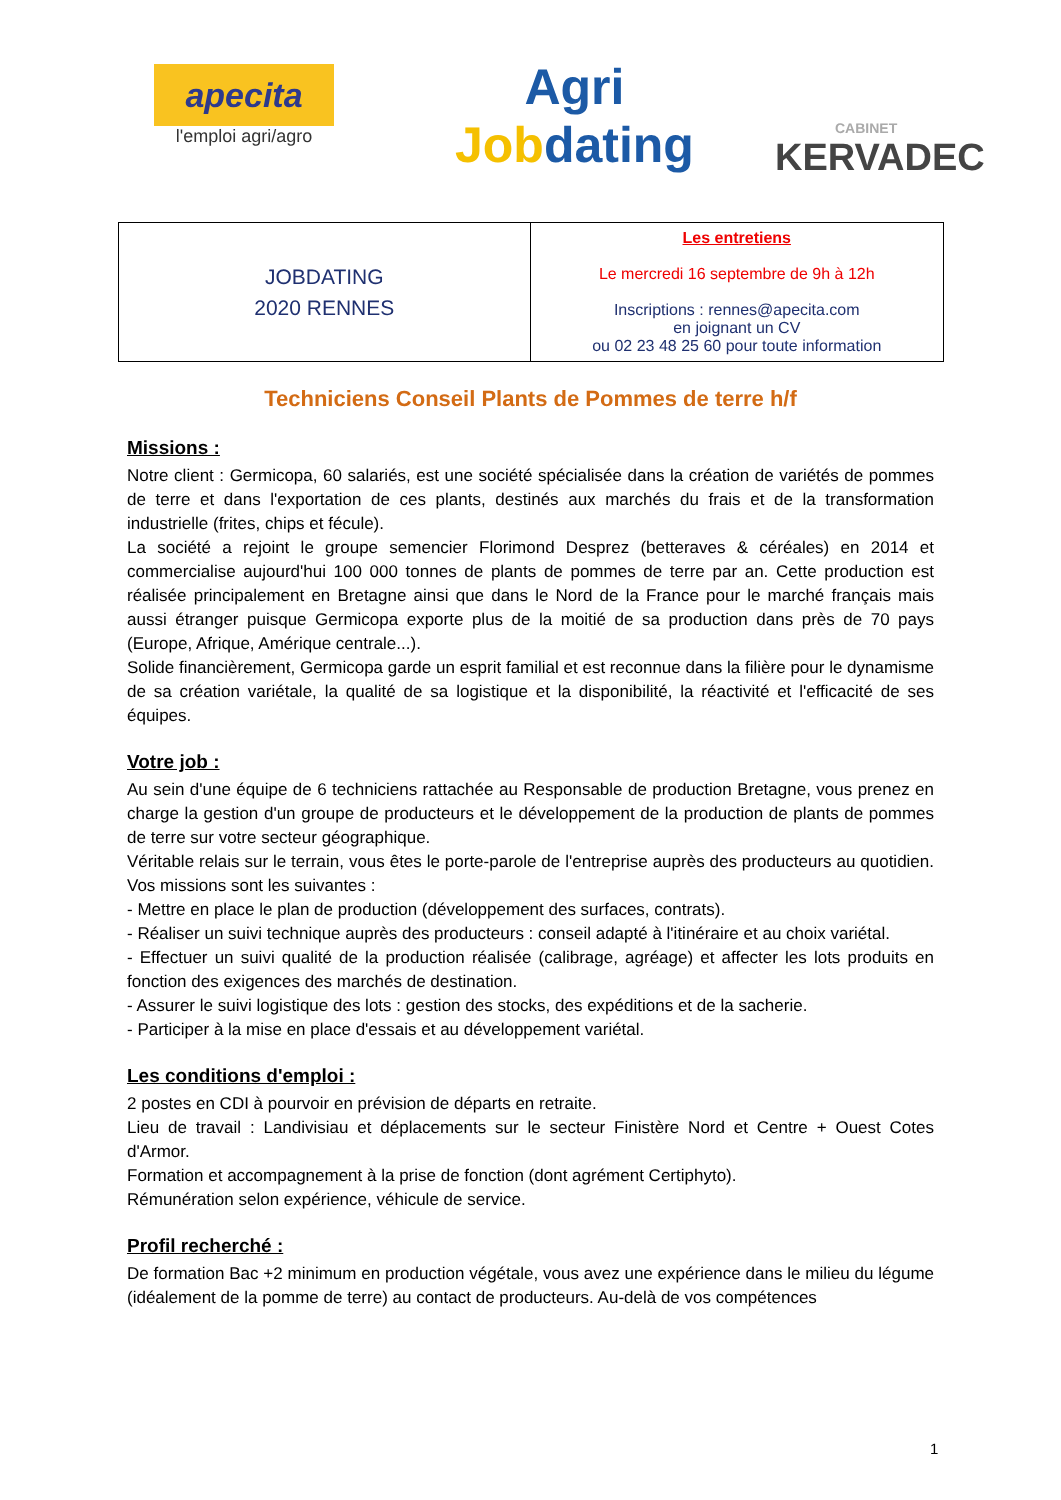apecita
l'emploi agri/agro
Agri
Jobdating
CABINET
KERVADEC
| JOBDATING 2020 RENNES | Les entretiens Le mercredi 16 septembre de 9h à 12h Inscriptions : rennes@apecita.com en joignant un CV ou 02 23 48 25 60 pour toute information |
Techniciens Conseil Plants de Pommes de terre h/f
Missions :
Notre client : Germicopa, 60 salariés, est une société spécialisée dans la création de variétés de pommes de terre et dans l'exportation de ces plants, destinés aux marchés du frais et de la transformation industrielle (frites, chips et fécule).
La société a rejoint le groupe semencier Florimond Desprez (betteraves & céréales) en 2014 et commercialise aujourd'hui 100 000 tonnes de plants de pommes de terre par an. Cette production est réalisée principalement en Bretagne ainsi que dans le Nord de la France pour le marché français mais aussi étranger puisque Germicopa exporte plus de la moitié de sa production dans près de 70 pays (Europe, Afrique, Amérique centrale...).
Solide financièrement, Germicopa garde un esprit familial et est reconnue dans la filière pour le dynamisme de sa création variétale, la qualité de sa logistique et la disponibilité, la réactivité et l'efficacité de ses équipes.
Votre job :
Au sein d'une équipe de 6 techniciens rattachée au Responsable de production Bretagne, vous prenez en charge la gestion d'un groupe de producteurs et le développement de la production de plants de pommes de terre sur votre secteur géographique.
Véritable relais sur le terrain, vous êtes le porte-parole de l'entreprise auprès des producteurs au quotidien. Vos missions sont les suivantes :
- Mettre en place le plan de production (développement des surfaces, contrats).
- Réaliser un suivi technique auprès des producteurs : conseil adapté à l'itinéraire et au choix variétal.
- Effectuer un suivi qualité de la production réalisée (calibrage, agréage) et affecter les lots produits en fonction des exigences des marchés de destination.
- Assurer le suivi logistique des lots : gestion des stocks, des expéditions et de la sacherie.
- Participer à la mise en place d'essais et au développement variétal.
Les conditions d'emploi :
2 postes en CDI à pourvoir en prévision de départs en retraite.
Lieu de travail : Landivisiau et déplacements sur le secteur Finistère Nord et Centre + Ouest Cotes d'Armor.
Formation et accompagnement à la prise de fonction (dont agrément Certiphyto).
Rémunération selon expérience, véhicule de service.
Profil recherché :
De formation Bac +2 minimum en production végétale, vous avez une expérience dans le milieu du légume (idéalement de la pomme de terre) au contact de producteurs. Au-delà de vos compétences
1